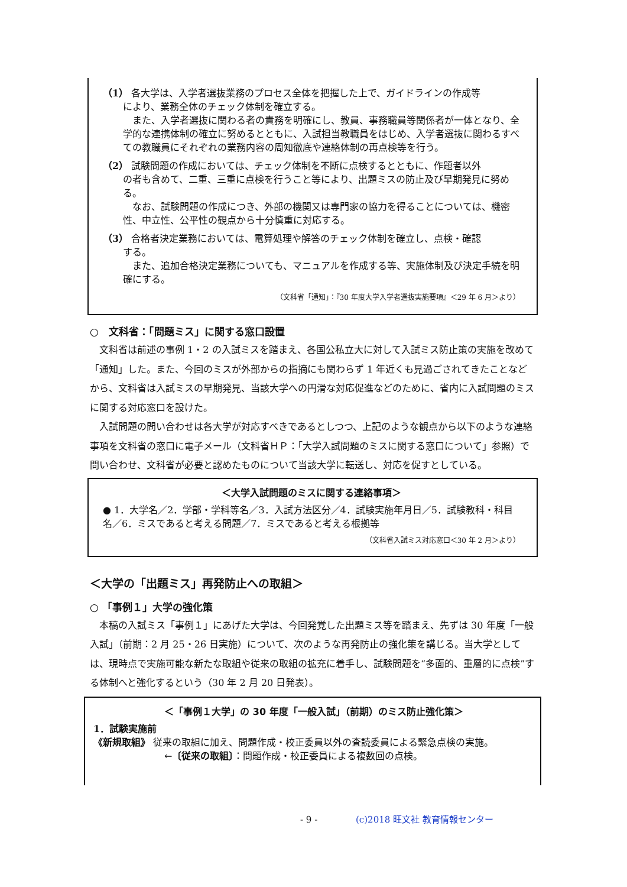（1） 各大学は、入学者選抜業務のプロセス全体を把握した上で、ガイドラインの作成等
により、業務全体のチェック体制を確立する。
　また、入学者選抜に関わる者の責務を明確にし、教員、事務職員等関係者が一体となり、全学的な連携体制の確立に努めるとともに、入試担当教職員をはじめ、入学者選抜に関わるすべての教職員にそれぞれの業務内容の周知徹底や連絡体制の再点検等を行う。
（2） 試験問題の作成においては、チェック体制を不断に点検するとともに、作題者以外
の者も含めて、二重、三重に点検を行うこと等により、出題ミスの防止及び早期発見に努める。
　なお、試験問題の作成につき、外部の機関又は専門家の協力を得ることについては、機密性、中立性、公平性の観点から十分慎重に対応する。
（3） 合格者決定業務においては、電算処理や解答のチェック体制を確立し、点検・確認
する。
　また、追加合格決定業務についても、マニュアルを作成する等、実施体制及び決定手続を明確にする。
（文科省「通知」：『30 年度大学入学者選抜実施要項』＜29 年 6 月＞より）
○　文科省：「問題ミス」に関する窓口設置
文科省は前述の事例 1・2 の入試ミスを踏まえ、各国公私立大に対して入試ミス防止策の実施を改めて「通知」した。また、今回のミスが外部からの指摘にも関わらず 1 年近くも見過ごされてきたことなどから、文科省は入試ミスの早期発見、当該大学への円滑な対応促進などのために、省内に入試問題のミスに関する対応窓口を設けた。
入試問題の問い合わせは各大学が対応すべきであるとしつつ、上記のような観点から以下のような連絡事項を文科省の窓口に電子メール（文科省ＨＰ：「大学入試問題のミスに関する窓口について」参照）で問い合わせ、文科省が必要と認めたものについて当該大学に転送し、対応を促すとしている。
＜大学入試問題のミスに関する連絡事項＞
● 1．大学名／2．学部・学科等名／3．入試方法区分／4．試験実施年月日／5．試験教科・科目名／6．ミスであると考える問題／7．ミスであると考える根拠等
（文科省入試ミス対応窓口＜30 年 2 月＞より）
＜大学の「出題ミス」再発防止への取組＞
○ 「事例１」大学の強化策
本稿の入試ミス「事例１」にあげた大学は、今回発覚した出題ミス等を踏まえ、先ずは 30 年度「一般入試」（前期：2 月 25・26 日実施）について、次のような再発防止の強化策を講じる。当大学としては、現時点で実施可能な新たな取組や従来の取組の拡充に着手し、試験問題を“多面的、重層的に点検”する体制へと強化するという（30 年 2 月 20 日発表）。
＜「事例１大学」の 30 年度「一般入試」（前期）のミス防止強化策＞
1．試験実施前
《新規取組》 従来の取組に加え、問題作成・校正委員以外の査読委員による緊急点検の実施。
←〔従来の取組〕：問題作成・校正委員による複数回の点検。
- 9 - (c)2018 旺文社 教育情報センター